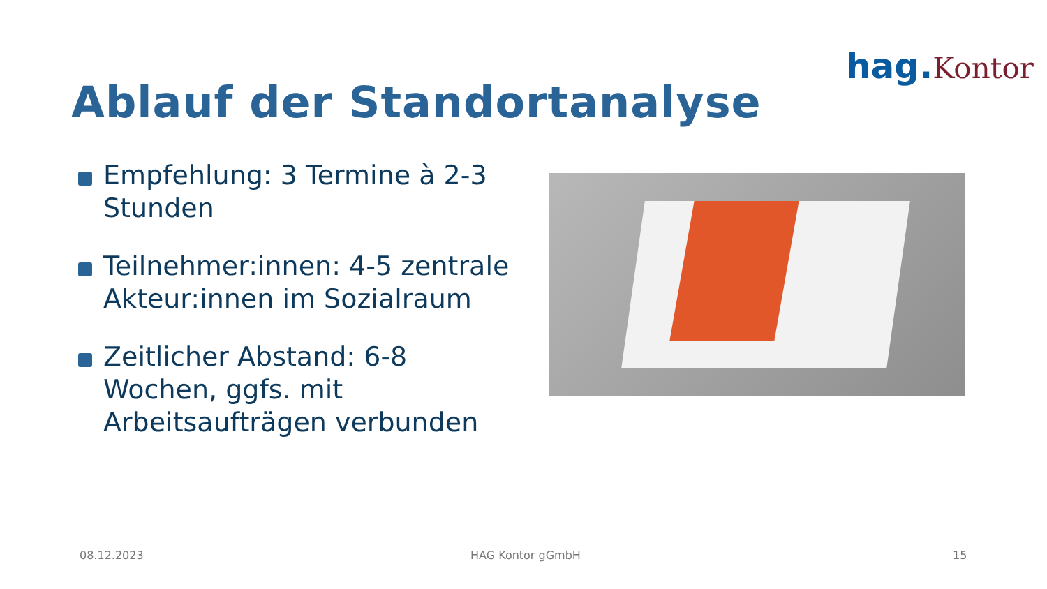hag.Kontor
Ablauf der Standortanalyse
Empfehlung: 3 Termine à 2-3 Stunden
Teilnehmer:innen: 4-5 zentrale Akteur:innen im Sozialraum
Zeitlicher Abstand: 6-8 Wochen, ggfs. mit Arbeitsaufträgen verbunden
08.12.2023 HAG Kontor gGmbH 15